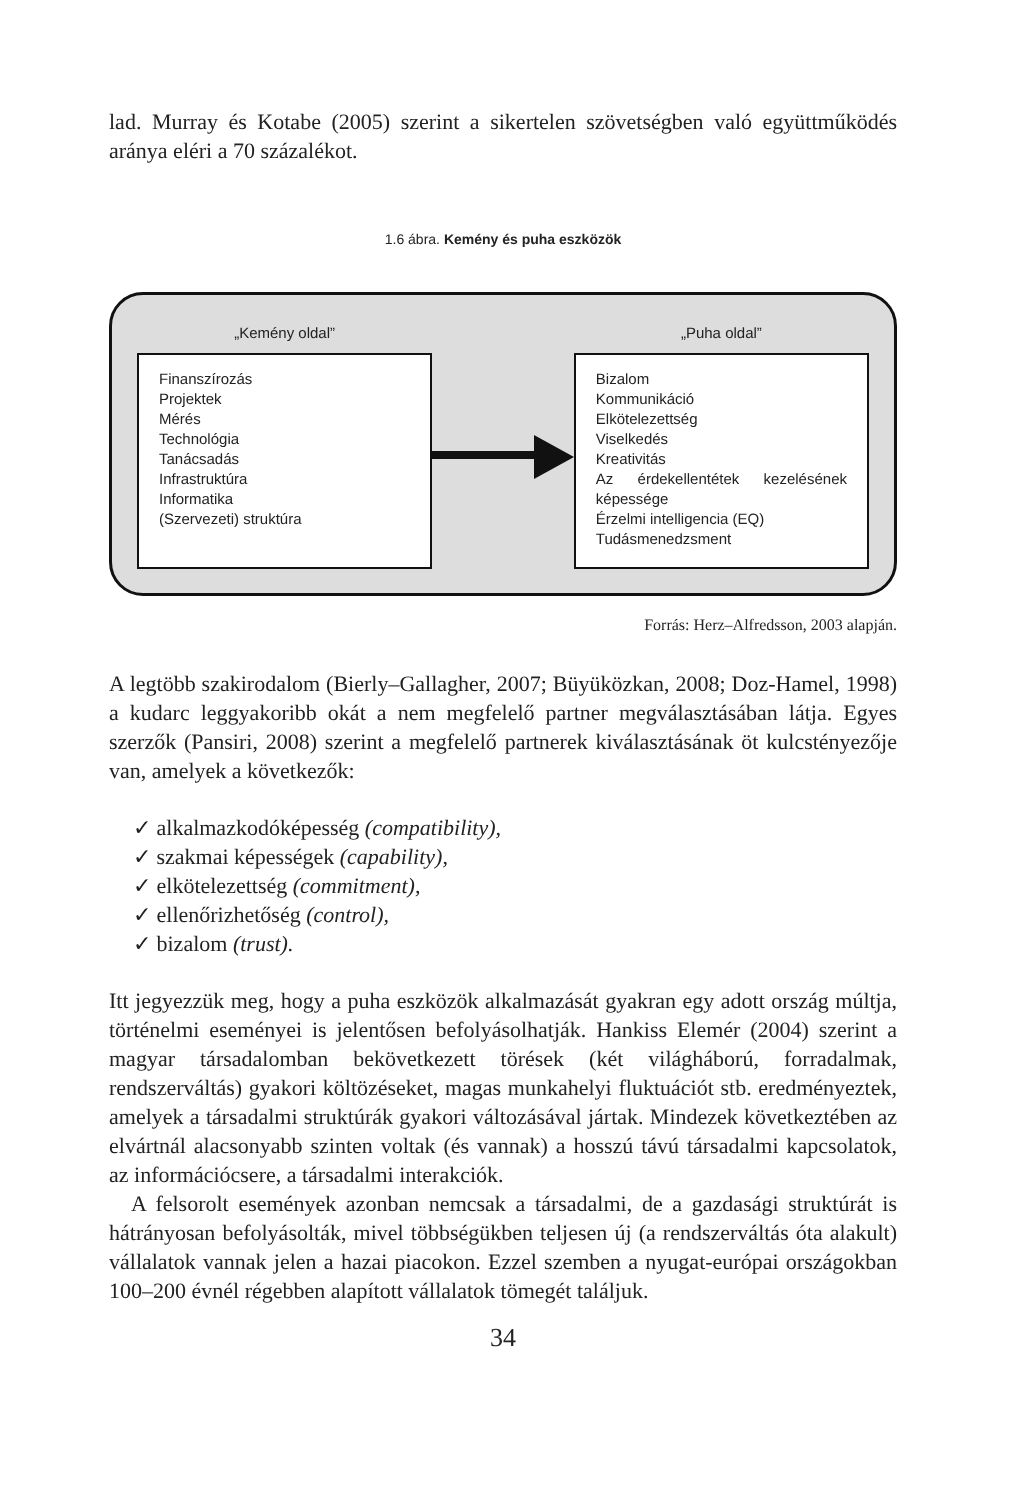lad. Murray és Kotabe (2005) szerint a sikertelen szövetségben való együttmű­ködés aránya eléri a 70 százalékot.
1.6 ábra. Kemény és puha eszközök
„Kemény oldal”
Finanszírozás
Projektek
Mérés
Technológia
Tanácsadás
Infrastruktúra
Informatika
(Szervezeti) struktúra
„Puha oldal”
Bizalom
Kommunikáció
Elkötelezettség
Viselkedés
Kreativitás
Az érdekellentétek kezelésének képessége
Érzelmi intelligencia (EQ)
Tudásmenedzsment
Forrás: Herz–Alfredsson, 2003 alapján.
A legtöbb szakirodalom (Bierly–Gallagher, 2007; Büyüközkan, 2008; Doz-Hamel, 1998) a kudarc leggyakoribb okát a nem megfelelő partner megválasz­tásában látja. Egyes szerzők (Pansiri, 2008) szerint a megfelelő partnerek kivá­lasztásának öt kulcstényezője van, amelyek a következők:
✓ alkalmazkodóképesség (compatibility),
✓ szakmai képességek (capability),
✓ elkötelezettség (commitment),
✓ ellenőrizhetőség (control),
✓ bizalom (trust).
Itt jegyezzük meg, hogy a puha eszközök alkalmazását gyakran egy adott or­szág múltja, történelmi eseményei is jelentősen befolyásolhatják. Hankiss Elemér (2004) szerint a magyar társadalomban bekövetkezett törések (két vi­lágháború, forradalmak, rendszerváltás) gyakori költözéseket, magas munka­helyi fluktuációt stb. eredményeztek, amelyek a társadalmi struktúrák gyakori változásával jártak. Mindezek következtében az elvártnál alacsonyabb szinten voltak (és vannak) a hosszú távú társadalmi kapcsolatok, az információcsere, a társadalmi interakciók.
A felsorolt események azonban nemcsak a társadalmi, de a gazdasági struk­túrát is hátrányosan befolyásolták, mivel többségükben teljesen új (a rendszer­váltás óta alakult) vállalatok vannak jelen a hazai piacokon. Ezzel szemben a nyugat-európai országokban 100–200 évnél régebben alapított vállalatok tömegét találjuk.
34